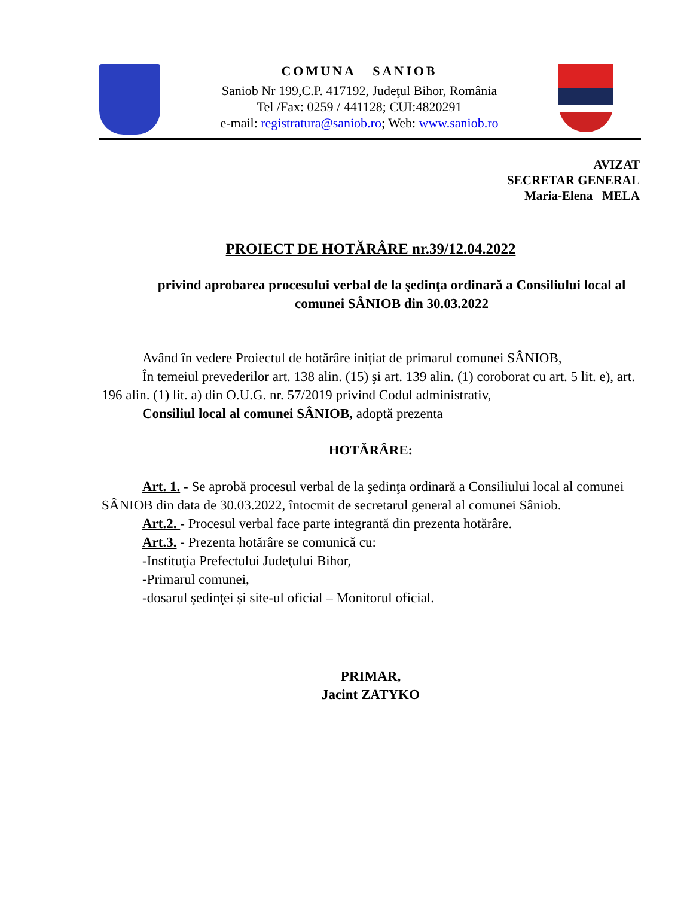COMUNA SANIOB
Saniob Nr 199,C.P. 417192, Judeţul Bihor, România
Tel /Fax: 0259 / 441128; CUI:4820291
e-mail: registratura@saniob.ro; Web: www.saniob.ro
AVIZAT
SECRETAR GENERAL
Maria-Elena MELA
PROIECT DE HOTĂRÂRE nr.39/12.04.2022
privind aprobarea procesului verbal de la şedinţa ordinară a Consiliului local al comunei SÂNIOB din 30.03.2022
Având în vedere Proiectul de hotărâre inițiat de primarul comunei SÂNIOB,
În temeiul prevederilor art. 138 alin. (15) şi art. 139 alin. (1) coroborat cu art. 5 lit. e), art. 196 alin. (1) lit. a) din O.U.G. nr. 57/2019 privind Codul administrativ,
Consiliul local al comunei SÂNIOB, adoptă prezenta
HOTĂRÂRE:
Art. 1. - Se aprobă procesul verbal de la şedinţa ordinară a Consiliului local al comunei SÂNIOB din data de 30.03.2022, întocmit de secretarul general al comunei Sâniob.
Art.2. - Procesul verbal face parte integrantă din prezenta hotărâre.
Art.3. - Prezenta hotărâre se comunică cu:
-Instituţia Prefectului Judeţului Bihor,
-Primarul comunei,
-dosarul şedinţei și site-ul oficial – Monitorul oficial.
PRIMAR,
Jacint ZATYKO